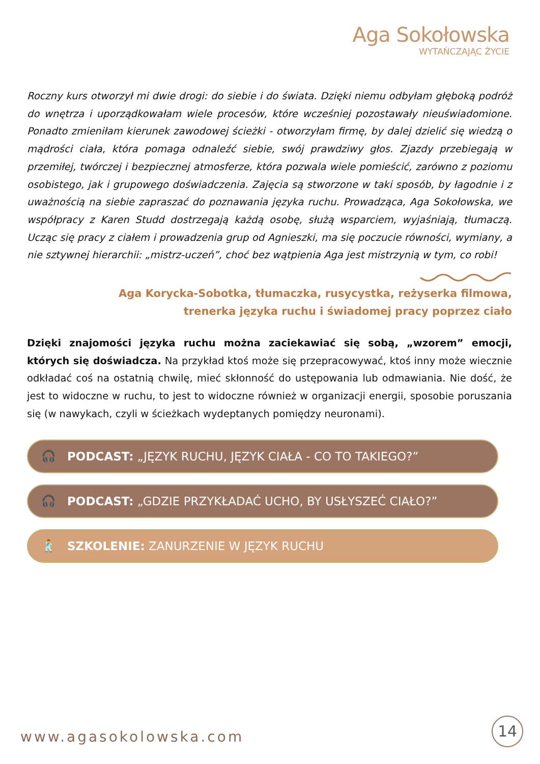Aga Sokołowska
WYTAŃCZAJĄC ŻYCIE
Roczny kurs otworzył mi dwie drogi: do siebie i do świata. Dzięki niemu odbyłam głęboką podróż do wnętrza i uporządkowałam wiele procesów, które wcześniej pozostawały nieuświadomione. Ponadto zmieniłam kierunek zawodowej ścieżki - otworzyłam firmę, by dalej dzielić się wiedzą o mądrości ciała, która pomaga odnaleźć siebie, swój prawdziwy głos. Zjazdy przebiegają w przemiłej, twórczej i bezpiecznej atmosferze, która pozwala wiele pomieścić, zarówno z poziomu osobistego, jak i grupowego doświadczenia. Zajęcia są stworzone w taki sposób, by łagodnie i z uważnością na siebie zapraszać do poznawania języka ruchu. Prowadząca, Aga Sokołowska, we współpracy z Karen Studd dostrzegają każdą osobę, służą wsparciem, wyjaśniają, tłumaczą. Ucząc się pracy z ciałem i prowadzenia grup od Agnieszki, ma się poczucie równości, wymiany, a nie sztywnej hierarchii: „mistrz-uczeń”, choć bez wątpienia Aga jest mistrzynią w tym, co robi!
Aga Korycka-Sobotka, tłumaczka, rusycystka, reżyserka filmowa,
trenerka języka ruchu i świadomej pracy poprzez ciało
Dzięki znajomości języka ruchu można zaciekawiać się sobą, „wzorem” emocji, których się doświadcza. Na przykład ktoś może się przepracowywać, ktoś inny może wiecznie odkładać coś na ostatnią chwilę, mieć skłonność do ustępowania lub odmawiania. Nie dość, że jest to widoczne w ruchu, to jest to widoczne również w organizacji energii, sposobie poruszania się (w nawykach, czyli w ścieżkach wydeptanych pomiędzy neuronami).
🎧 PODCAST: „JĘZYK RUCHU, JĘZYK CIAŁA - CO TO TAKIEGO?”
🎧 PODCAST: „GDZIE PRZYKŁADAĆ UCHO, BY USŁYSZEĆ CIAŁO?”
🕺 SZKOLENIE: ZANURZENIE W JĘZYK RUCHU
www.agasokolowska.com
14